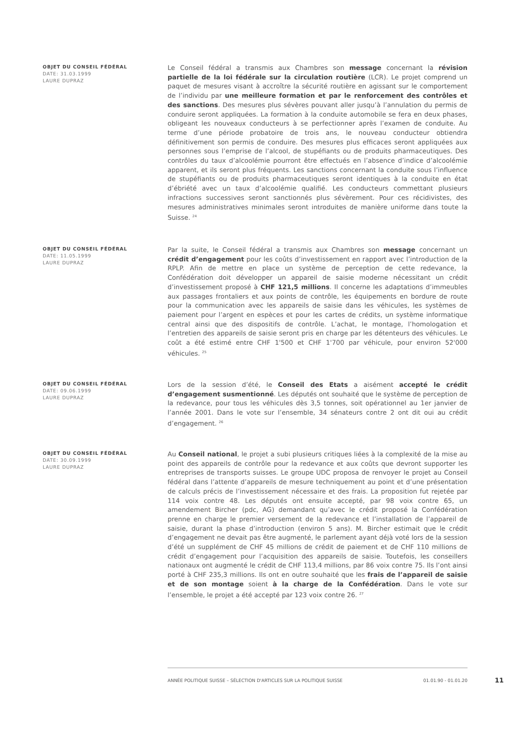OBJET DU CONSEIL FÉDÉRAL
DATE: 31.03.1999
LAURE DUPRAZ
Le Conseil fédéral a transmis aux Chambres son message concernant la révision partielle de la loi fédérale sur la circulation routière (LCR). Le projet comprend un paquet de mesures visant à accroître la sécurité routière en agissant sur le comportement de l’individu par une meilleure formation et par le renforcement des contrôles et des sanctions. Des mesures plus sévères pouvant aller jusqu’à l’annulation du permis de conduire seront appliquées. La formation à la conduite automobile se fera en deux phases, obligeant les nouveaux conducteurs à se perfectionner après l’examen de conduite. Au terme d’une période probatoire de trois ans, le nouveau conducteur obtiendra définitivement son permis de conduire. Des mesures plus efficaces seront appliquées aux personnes sous l’emprise de l’alcool, de stupéfiants ou de produits pharmaceutiques. Des contrôles du taux d’alcoolémie pourront être effectués en l’absence d’indice d’alcoolémie apparent, et ils seront plus fréquents. Les sanctions concernant la conduite sous l’influence de stupéfiants ou de produits pharmaceutiques seront identiques à la conduite en état d’ébriété avec un taux d’alcoolémie qualifié. Les conducteurs commettant plusieurs infractions successives seront sanctionnés plus sévèrement. Pour ces récidivistes, des mesures administratives minimales seront introduites de manière uniforme dans toute la Suisse. <sup>24</sup>
OBJET DU CONSEIL FÉDÉRAL
DATE: 11.05.1999
LAURE DUPRAZ
Par la suite, le Conseil fédéral a transmis aux Chambres son message concernant un crédit d’engagement pour les coûts d’investissement en rapport avec l’introduction de la RPLP. Afin de mettre en place un système de perception de cette redevance, la Confédération doit développer un appareil de saisie moderne nécessitant un crédit d’investissement proposé à CHF 121,5 millions. Il concerne les adaptations d’immeubles aux passages frontaliers et aux points de contrôle, les équipements en bordure de route pour la communication avec les appareils de saisie dans les véhicules, les systèmes de paiement pour l’argent en espèces et pour les cartes de crédits, un système informatique central ainsi que des dispositifs de contrôle. L’achat, le montage, l’homologation et l’entretien des appareils de saisie seront pris en charge par les détenteurs des véhicules. Le coût a été estimé entre CHF 1'500 et CHF 1'700 par véhicule, pour environ 52'000 véhicules. <sup>25</sup>
OBJET DU CONSEIL FÉDÉRAL
DATE: 09.06.1999
LAURE DUPRAZ
Lors de la session d’été, le Conseil des Etats a aisément accepté le crédit d’engagement susmentionné. Les députés ont souhaité que le système de perception de la redevance, pour tous les véhicules dès 3,5 tonnes, soit opérationnel au 1er janvier de l’année 2001. Dans le vote sur l’ensemble, 34 sénateurs contre 2 ont dit oui au crédit d’engagement. <sup>26</sup>
OBJET DU CONSEIL FÉDÉRAL
DATE: 30.09.1999
LAURE DUPRAZ
Au Conseil national, le projet a subi plusieurs critiques liées à la complexité de la mise au point des appareils de contrôle pour la redevance et aux coûts que devront supporter les entreprises de transports suisses. Le groupe UDC proposa de renvoyer le projet au Conseil fédéral dans l’attente d’appareils de mesure techniquement au point et d’une présentation de calculs précis de l’investissement nécessaire et des frais. La proposition fut rejetée par 114 voix contre 48. Les députés ont ensuite accepté, par 98 voix contre 65, un amendement Bircher (pdc, AG) demandant qu’avec le crédit proposé la Confédération prenne en charge le premier versement de la redevance et l’installation de l’appareil de saisie, durant la phase d’introduction (environ 5 ans). M. Bircher estimait que le crédit d’engagement ne devait pas être augmenté, le parlement ayant déjà voté lors de la session d’été un supplément de CHF 45 millions de crédit de paiement et de CHF 110 millions de crédit d’engagement pour l’acquisition des appareils de saisie. Toutefois, les conseillers nationaux ont augmenté le crédit de CHF 113,4 millions, par 86 voix contre 75. Ils l’ont ainsi porté à CHF 235,3 millions. Ils ont en outre souhaité que les frais de l’appareil de saisie et de son montage soient à la charge de la Confédération. Dans le vote sur l’ensemble, le projet a été accepté par 123 voix contre 26. <sup>27</sup>
ANNÉE POLITIQUE SUISSE – SÉLECTION D'ARTICLES SUR LA POLITIQUE SUISSE 01.01.90 - 01.01.20
11